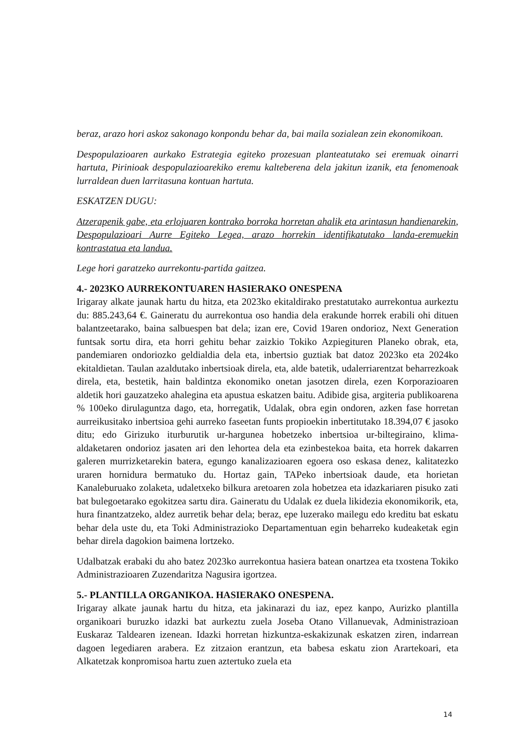beraz, arazo hori askoz sakonago konpondu behar da, bai maila sozialean zein ekonomikoan.
Despopulazioaren aurkako Estrategia egiteko prozesuan planteatutako sei eremuak oinarri hartuta, Pirinioak despopulazioarekiko eremu kalteberena dela jakitun izanik, eta fenomenoak lurraldean duen larritasuna kontuan hartuta.
ESKATZEN DUGU:
Atzerapenik gabe, eta erlojuaren kontrako borroka horretan ahalik eta arintasun handienarekin, Despopulazioari Aurre Egiteko Legea, arazo horrekin identifikatutako landa-eremuekin kontrastatua eta landua.
Lege hori garatzeko aurrekontu-partida gaitzea.
4.- 2023KO AURREKONTUAREN HASIERAKO ONESPENA
Irigaray alkate jaunak hartu du hitza, eta 2023ko ekitaldirako prestatutako aurrekontua aurkeztu du: 885.243,64 €. Gaineratu du aurrekontua oso handia dela erakunde horrek erabili ohi dituen balantzeetarako, baina salbuespen bat dela; izan ere, Covid 19aren ondorioz, Next Generation funtsak sortu dira, eta horri gehitu behar zaizkio Tokiko Azpiegituren Planeko obrak, eta, pandemiaren ondoriozko geldialdia dela eta, inbertsio guztiak bat datoz 2023ko eta 2024ko ekitaldietan. Taulan azaldutako inbertsioak direla, eta, alde batetik, udalerriarentzat beharrezkoak direla, eta, bestetik, hain baldintza ekonomiko onetan jasotzen direla, ezen Korporazioaren aldetik hori gauzatzeko ahalegina eta apustua eskatzen baitu. Adibide gisa, argiteria publikoarena % 100eko dirulaguntza dago, eta, horregatik, Udalak, obra egin ondoren, azken fase horretan aurreikusitako inbertsioa gehi aurreko faseetan funts propioekin inbertitutako 18.394,07 € jasoko ditu; edo Girizuko iturburutik ur-hargunea hobetzeko inbertsioa ur-biltegiraino, klima-aldaketaren ondorioz jasaten ari den lehortea dela eta ezinbestekoa baita, eta horrek dakarren galeren murrizketarekin batera, egungo kanalizazioaren egoera oso eskasa denez, kalitatezko uraren hornidura bermatuko du. Hortaz gain, TAPeko inbertsioak daude, eta horietan Kanaleburuako zolaketa, udaletxeko bilkura aretoaren zola hobetzea eta idazkariaren pisuko zati bat bulegoetarako egokitzea sartu dira. Gaineratu du Udalak ez duela likidezia ekonomikorik, eta, hura finantzatzeko, aldez aurretik behar dela; beraz, epe luzerako mailegu edo kreditu bat eskatu behar dela uste du, eta Toki Administrazioko Departamentuan egin beharreko kudeaketak egin behar direla dagokion baimena lortzeko.
Udalbatzak erabaki du aho batez 2023ko aurrekontua hasiera batean onartzea eta txostena Tokiko Administrazioaren Zuzendaritza Nagusira igortzea.
5.- PLANTILLA ORGANIKOA. HASIERAKO ONESPENA.
Irigaray alkate jaunak hartu du hitza, eta jakinarazi du iaz, epez kanpo, Aurizko plantilla organikoari buruzko idazki bat aurkeztu zuela Joseba Otano Villanuevak, Administrazioan Euskaraz Taldearen izenean. Idazki horretan hizkuntza-eskakizunak eskatzen ziren, indarrean dagoen legediaren arabera. Ez zitzaion erantzun, eta babesa eskatu zion Arartekoari, eta Alkatetzak konpromisoa hartu zuen aztertuko zuela eta
14